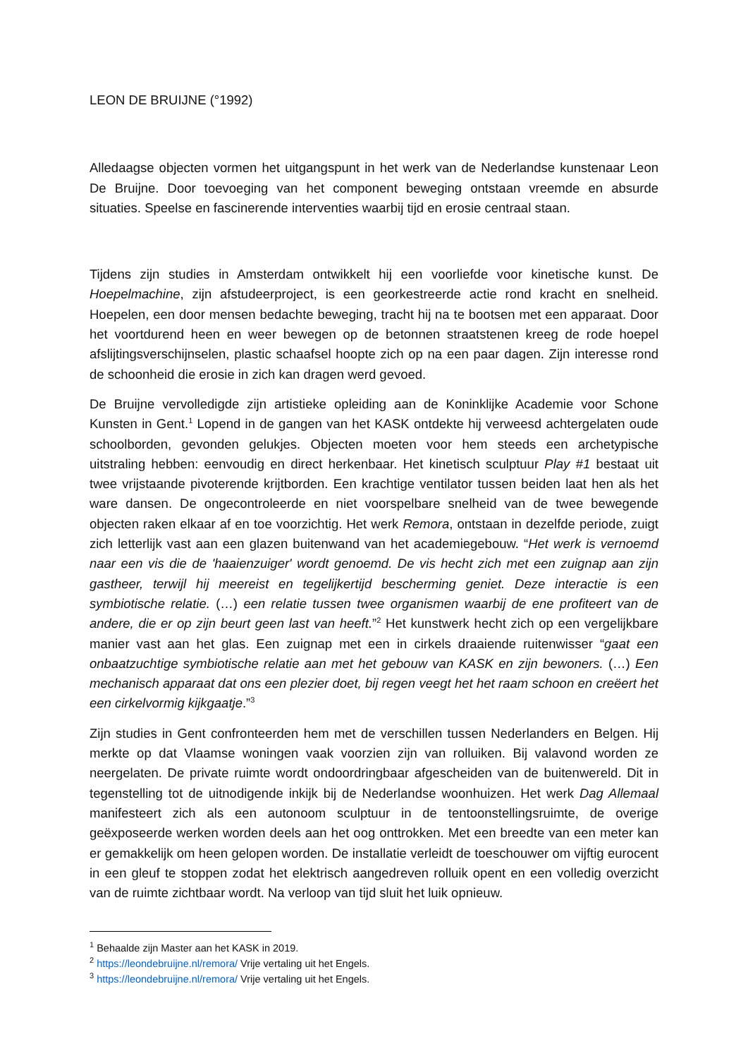LEON DE BRUIJNE (°1992)
Alledaagse objecten vormen het uitgangspunt in het werk van de Nederlandse kunstenaar Leon De Bruijne. Door toevoeging van het component beweging ontstaan vreemde en absurde situaties. Speelse en fascinerende interventies waarbij tijd en erosie centraal staan.
Tijdens zijn studies in Amsterdam ontwikkelt hij een voorliefde voor kinetische kunst. De Hoepelmachine, zijn afstudeerproject, is een georkestreerde actie rond kracht en snelheid. Hoepelen, een door mensen bedachte beweging, tracht hij na te bootsen met een apparaat. Door het voortdurend heen en weer bewegen op de betonnen straatstenen kreeg de rode hoepel afslijtingsverschijnselen, plastic schaafsel hoopte zich op na een paar dagen. Zijn interesse rond de schoonheid die erosie in zich kan dragen werd gevoed.
De Bruijne vervolledigde zijn artistieke opleiding aan de Koninklijke Academie voor Schone Kunsten in Gent.<sup>1</sup> Lopend in de gangen van het KASK ontdekte hij verweesd achtergelaten oude schoolborden, gevonden gelukjes. Objecten moeten voor hem steeds een archetypische uitstraling hebben: eenvoudig en direct herkenbaar. Het kinetisch sculptuur Play #1 bestaat uit twee vrijstaande pivoterende krijtborden. Een krachtige ventilator tussen beiden laat hen als het ware dansen. De ongecontroleerde en niet voorspelbare snelheid van de twee bewegende objecten raken elkaar af en toe voorzichtig. Het werk Remora, ontstaan in dezelfde periode, zuigt zich letterlijk vast aan een glazen buitenwand van het academiegebouw. “Het werk is vernoemd naar een vis die de 'haaienzuiger' wordt genoemd. De vis hecht zich met een zuignap aan zijn gastheer, terwijl hij meereist en tegelijkertijd bescherming geniet. Deze interactie is een symbiotische relatie. (…) een relatie tussen twee organismen waarbij de ene profiteert van de andere, die er op zijn beurt geen last van heeft.”<sup>2</sup> Het kunstwerk hecht zich op een vergelijkbare manier vast aan het glas. Een zuignap met een in cirkels draaiende ruitenwisser “gaat een onbaatzuchtige symbiotische relatie aan met het gebouw van KASK en zijn bewoners. (…) Een mechanisch apparaat dat ons een plezier doet, bij regen veegt het het raam schoon en creëert het een cirkelvormig kijkgaatje.”<sup>3</sup>
Zijn studies in Gent confronteerden hem met de verschillen tussen Nederlanders en Belgen. Hij merkte op dat Vlaamse woningen vaak voorzien zijn van rolluiken. Bij valavond worden ze neergelaten. De private ruimte wordt ondoordringbaar afgescheiden van de buitenwereld. Dit in tegenstelling tot de uitnodigende inkijk bij de Nederlandse woonhuizen. Het werk Dag Allemaal manifesteert zich als een autonoom sculptuur in de tentoonstellingsruimte, de overige geëxposeerde werken worden deels aan het oog onttrokken. Met een breedte van een meter kan er gemakkelijk om heen gelopen worden. De installatie verleidt de toeschouwer om vijftig eurocent in een gleuf te stoppen zodat het elektrisch aangedreven rolluik opent en een volledig overzicht van de ruimte zichtbaar wordt. Na verloop van tijd sluit het luik opnieuw.
<sup>1</sup> Behaalde zijn Master aan het KASK in 2019.
<sup>2</sup> https://leondebruijne.nl/remora/ Vrije vertaling uit het Engels.
<sup>3</sup> https://leondebruijne.nl/remora/ Vrije vertaling uit het Engels.